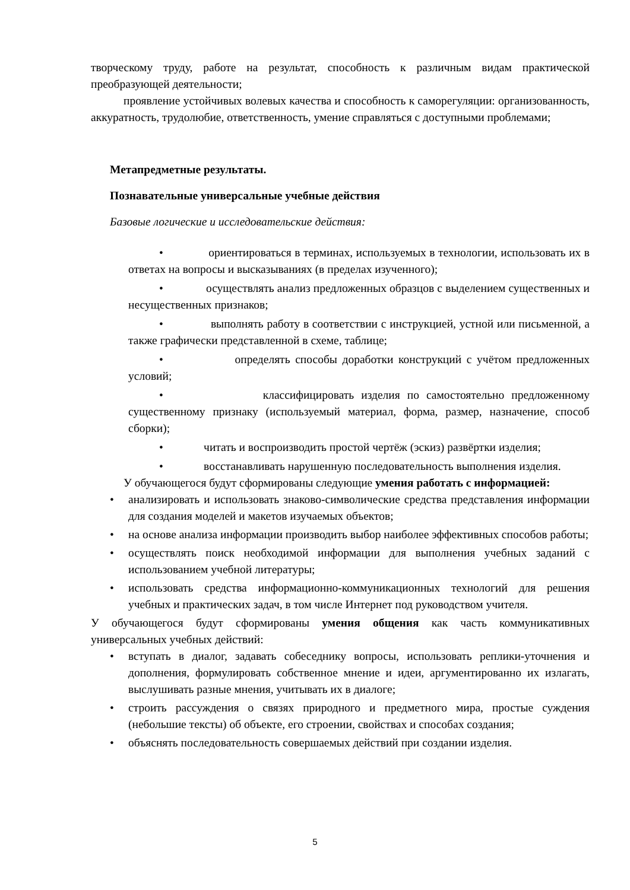творческому труду, работе на результат, способность к различным видам практической преобразующей деятельности;
проявление устойчивых волевых качества и способность к саморегуляции: организованность, аккуратность, трудолюбие, ответственность, умение справляться с доступными проблемами;
Метапредметные результаты.
Познавательные универсальные учебные действия
Базовые логические и исследовательские действия:
• ориентироваться в терминах, используемых в технологии, использовать их в ответах на вопросы и высказываниях (в пределах изученного);
• осуществлять анализ предложенных образцов с выделением существенных и несущественных признаков;
• выполнять работу в соответствии с инструкцией, устной или письменной, а также графически представленной в схеме, таблице;
• определять способы доработки конструкций с учётом предложенных условий;
• классифицировать изделия по самостоятельно предложенному существенному признаку (используемый материал, форма, размер, назначение, способ сборки);
• читать и воспроизводить простой чертёж (эскиз) развёртки изделия;
• восстанавливать нарушенную последовательность выполнения изделия.
У обучающегося будут сформированы следующие умения работать с информацией:
• анализировать и использовать знаково-символические средства представления информации для создания моделей и макетов изучаемых объектов;
• на основе анализа информации производить выбор наиболее эффективных способов работы;
• осуществлять поиск необходимой информации для выполнения учебных заданий с использованием учебной литературы;
• использовать средства информационно-коммуникационных технологий для решения учебных и практических задач, в том числе Интернет под руководством учителя.
У обучающегося будут сформированы умения общения как часть коммуникативных универсальных учебных действий:
• вступать в диалог, задавать собеседнику вопросы, использовать реплики-уточнения и дополнения, формулировать собственное мнение и идеи, аргументированно их излагать, выслушивать разные мнения, учитывать их в диалоге;
• строить рассуждения о связях природного и предметного мира, простые суждения (небольшие тексты) об объекте, его строении, свойствах и способах создания;
• объяснять последовательность совершаемых действий при создании изделия.
5